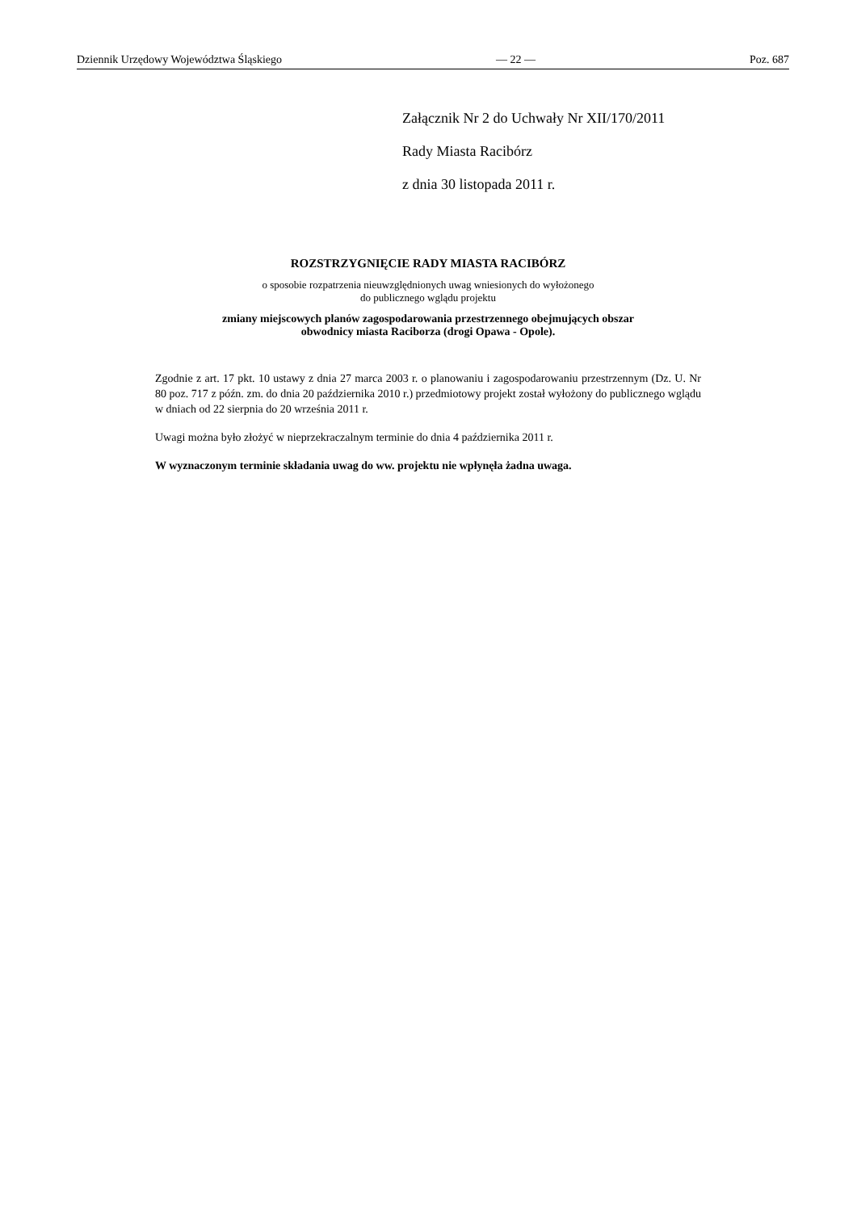Dziennik Urzędowy Województwa Śląskiego — 22 — Poz. 687
Załącznik Nr 2 do Uchwały Nr XII/170/2011
Rady Miasta Racibórz
z dnia 30 listopada 2011 r.
ROZSTRZYGNIĘCIE RADY MIASTA RACIBÓRZ
o sposobie rozpatrzenia nieuwzględnionych uwag wniesionych do wyłożonego
do publicznego wglądu projektu
zmiany miejscowych planów zagospodarowania przestrzennego obejmujących obszar
obwodnicy miasta Raciborza (drogi Opawa - Opole).
Zgodnie z art. 17 pkt. 10 ustawy z dnia 27 marca 2003 r. o planowaniu i zagospodarowaniu przestrzennym (Dz. U. Nr 80 poz. 717 z późn. zm. do dnia 20 października 2010 r.) przedmiotowy projekt został wyłożony do publicznego wglądu w dniach od 22 sierpnia do 20 września 2011 r.
Uwagi można było złożyć w nieprzekraczalnym terminie do dnia 4 października 2011 r.
W wyznaczonym terminie składania uwag do ww. projektu nie wpłynęła żadna uwaga.